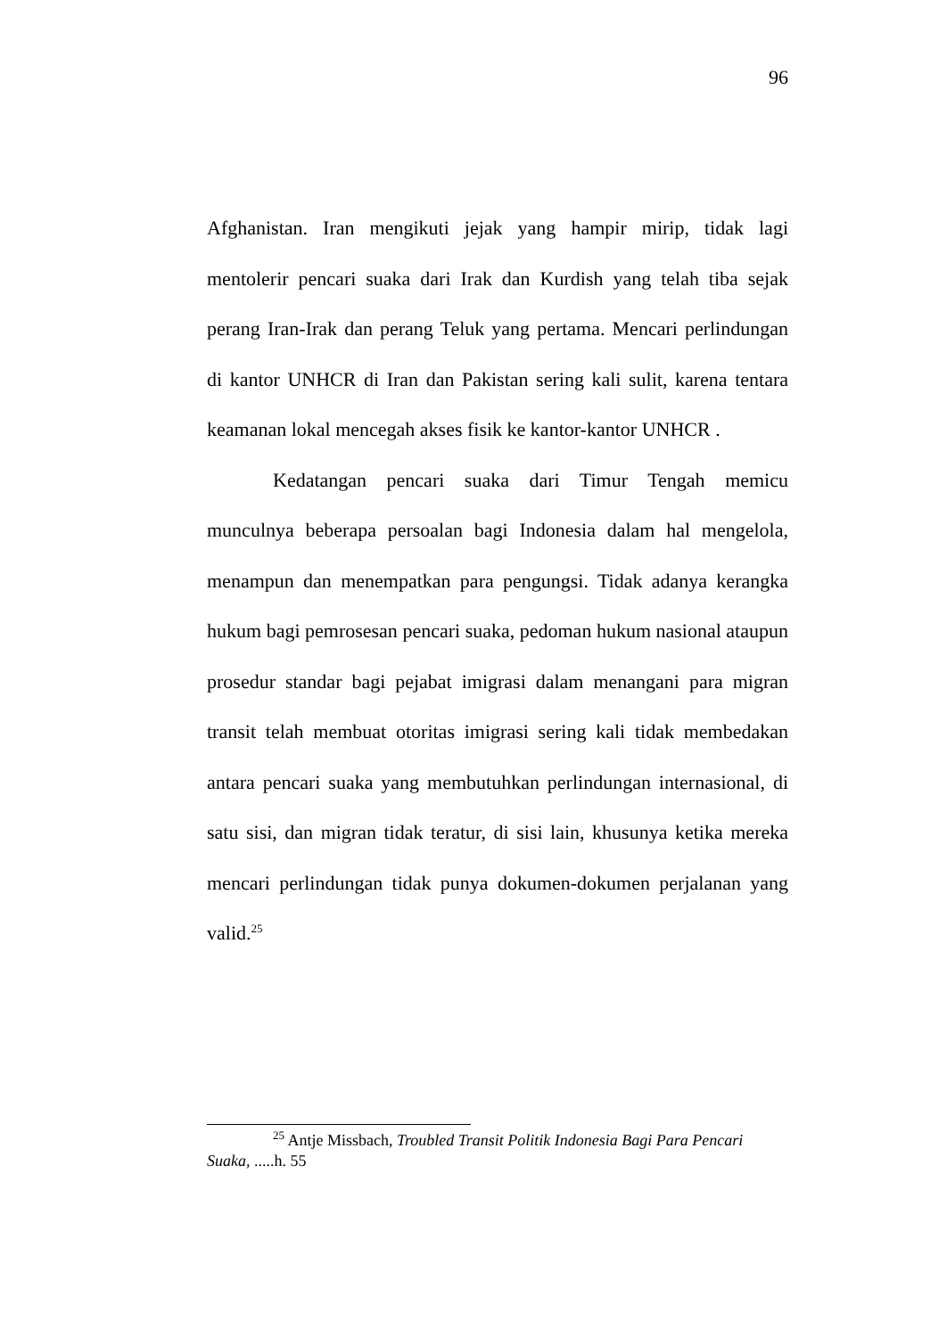96
Afghanistan. Iran mengikuti jejak yang hampir mirip, tidak lagi mentolerir pencari suaka dari Irak dan Kurdish yang telah tiba sejak perang Iran-Irak dan perang Teluk yang pertama. Mencari perlindungan di kantor UNHCR di Iran dan Pakistan sering kali sulit, karena tentara keamanan lokal mencegah akses fisik ke kantor-kantor UNHCR .
Kedatangan pencari suaka dari Timur Tengah memicu munculnya beberapa persoalan bagi Indonesia dalam hal mengelola, menampun dan menempatkan para pengungsi. Tidak adanya kerangka hukum bagi pemrosesan pencari suaka, pedoman hukum nasional ataupun prosedur standar bagi pejabat imigrasi dalam menangani para migran transit telah membuat otoritas imigrasi sering kali tidak membedakan antara pencari suaka yang membutuhkan perlindungan internasional, di satu sisi, dan migran tidak teratur, di sisi lain, khusunya ketika mereka mencari perlindungan tidak punya dokumen-dokumen perjalanan yang valid.<sup>25</sup>
<sup>25</sup> Antje Missbach, Troubled Transit Politik Indonesia Bagi Para Pencari Suaka, .....h. 55